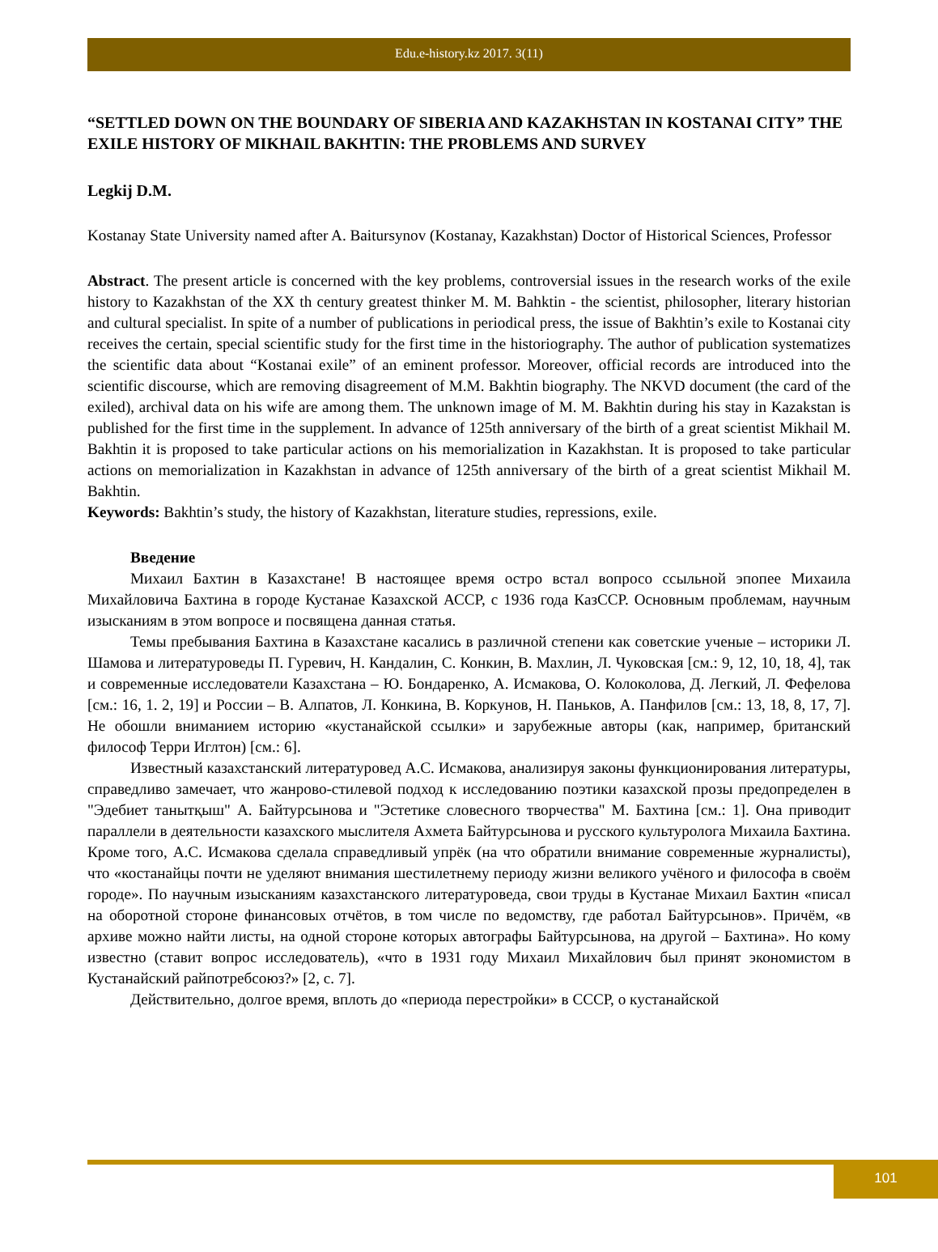Edu.e-history.kz 2017. 3(11)
“SETTLED DOWN ON THE BOUNDARY OF SIBERIA AND KAZAKHSTAN IN KOSTANAI CITY” THE EXILE HISTORY OF MIKHAIL BAKHTIN: THE PROBLEMS AND SURVEY
Legkij D.M.
Kostanay State University named after A. Baitursynov (Kostanay, Kazakhstan) Doctor of Historical Sciences, Professor
Abstract. The present article is concerned with the key problems, controversial issues in the research works of the exile history to Kazakhstan of the XX th century greatest thinker M. M. Bahktin - the scientist, philosopher, literary historian and cultural specialist. In spite of a number of publications in periodical press, the issue of Bakhtin’s exile to Kostanai city receives the certain, special scientific study for the first time in the historiography. The author of publication systematizes the scientific data about “Kostanai exile” of an eminent professor. Moreover, official records are introduced into the scientific discourse, which are removing disagreement of M.M. Bakhtin biography. The NKVD document (the card of the exiled), archival data on his wife are among them. The unknown image of M. M. Bakhtin during his stay in Kazakstan is published for the first time in the supplement. In advance of 125th anniversary of the birth of a great scientist Mikhail M. Bakhtin it is proposed to take particular actions on his memorialization in Kazakhstan. It is proposed to take particular actions on memorialization in Kazakhstan in advance of 125th anniversary of the birth of a great scientist Mikhail M. Bakhtin.
Keywords: Bakhtin’s study, the history of Kazakhstan, literature studies, repressions, exile.
Введение
Михаил Бахтин в Казахстане! В настоящее время остро встал вопросо ссыльной эпопее Михаила Михайловича Бахтина в городе Кустанае Казахской АССР, с 1936 года КазССР. Основным проблемам, научным изысканиям в этом вопросе и посвящена данная статья.
Темы пребывания Бахтина в Казахстане касались в различной степени как советские ученые – историки Л. Шамова и литературоведы П. Гуревич, Н. Кандалин, С. Конкин, В. Махлин, Л. Чуковская [см.: 9, 12, 10, 18, 4], так и современные исследователи Казахстана – Ю. Бондаренко, А. Исмакова, О. Колоколова, Д. Легкий, Л. Фефелова [см.: 16, 1. 2, 19] и России – В. Алпатов, Л. Конкина, В. Коркунов, Н. Паньков, А. Панфилов [см.: 13, 18, 8, 17, 7]. Не обошли вниманием историю «кустанайской ссылки» и зарубежные авторы (как, например, британский философ Терри Иглтон) [см.: 6].
Известный казахстанский литературовед А.С. Исмакова, анализируя законы функционирования литературы, справедливо замечает, что жанрово-стилевой подход к исследованию поэтики казахской прозы предопределен в "Эдебиет танытқыш" А. Байтурсынова и "Эстетике словесного творчества" М. Бахтина [см.: 1]. Она приводит параллели в деятельности казахского мыслителя Ахмета Байтурсынова и русского культуролога Михаила Бахтина. Кроме того, А.С. Исмакова сделала справедливый упрёк (на что обратили внимание современные журналисты), что «костанайцы почти не уделяют внимания шестилетнему периоду жизни великого учёного и философа в своём городе». По научным изысканиям казахстанского литературоведа, свои труды в Кустанае Михаил Бахтин «писал на оборотной стороне финансовых отчётов, в том числе по ведомству, где работал Байтурсынов». Причём, «в архиве можно найти листы, на одной стороне которых автографы Байтурсынова, на другой – Бахтина». Но кому известно (ставит вопрос исследователь), «что в 1931 году Михаил Михайлович был принят экономистом в Кустанайский райпотребсоюз?» [2, с. 7].
Действительно, долгое время, вплоть до «периода перестройки» в СССР, о кустанайской
101